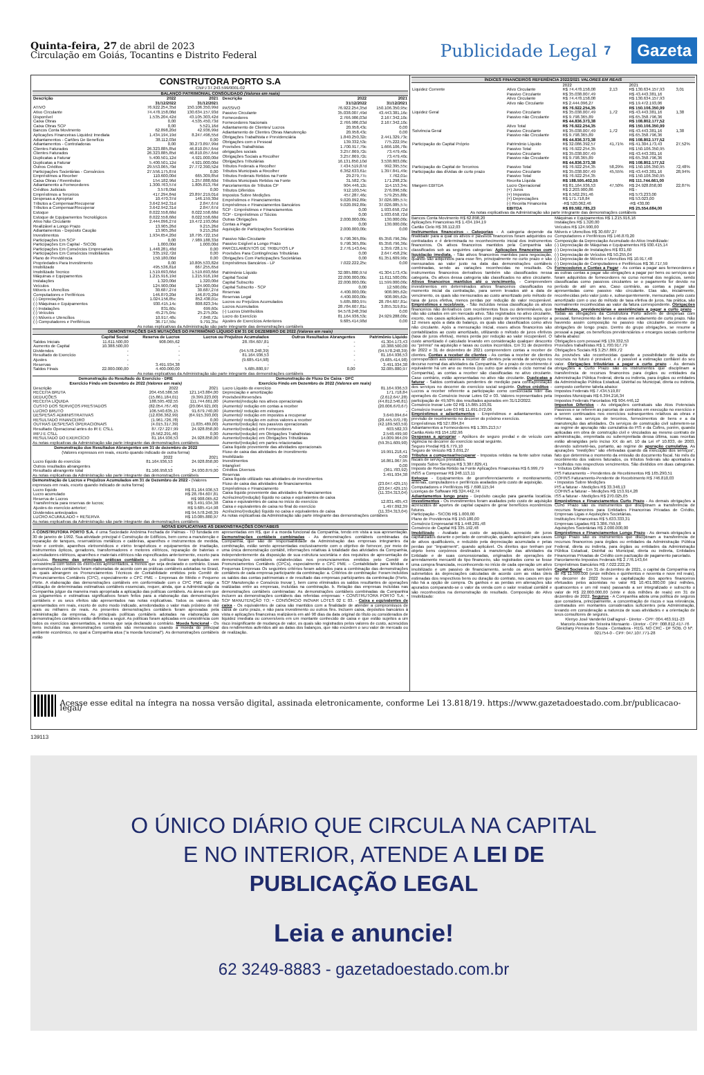Quinta-feira, 27 de abril de 2023
Circulação em Goiás, Tocantins e Distrito Federal
Publicidade Legal 7 Gazeta
CONSTRUTORA PORTO S.A
CNPJ 37.243.599/0001-02
BALANÇO PATRIMONIAL CONSOLIDADO (Valores em reais)
| Descrição | 2022 31/12/2022 | 2021 31/12/2021 |
| --- | --- | --- |
| ATIVO | 76.922.254,35d | 150.106.350,99d |
| Ativo Circulante | 74.478.158,08d | 130.634.157,93d |
| Disponível | 1.535.204,42d | 43.105.303,42d |
| Caixa Obras | 0,00 | 4.535.450,73d |
| Caixa Obras SCP | 0,00 | 5.521,16d |
| Bancos Conta Movimento | 62.898,20d | 42.936,99d |
| Aplicações Financeiras Liquidez Imediata | 1.434.194,19d | 8.247.496,55d |
| Adiantamentos - Cartões De Benefício | 38.112,03d | 0,00 |
| Adiantamentos - Controladoras | 0,00 | 30.273.897,99d |
| Clientes Faturados | 26.323.885,85d | 46.810.057,64d |
| Clientes Faturados | 26.323.885,85d | 46.810.057,64d |
| Duplicatas a Faturar | 5.400.501,12d | 4.921.000,00d |
| Duplicatas a Faturar | 5.400.501,12d | 4.921.000,00d |
| Outros Créditos | 29.553.065,70d | 27.772.390,52d |
| Participações Societárias - Consórcios | 27.556.175,87d | 0,00 |
| Empréstimos a Receber | 110.600,00d | 665.309,85d |
| Caixa Obras / Reembolso | 154.182,96d | 1.257.888,60d |
| Adiantamento a Fornecedores | 1.300.763,57d | 1.805.813,76d |
| Créditos Judiciais | 3.578,09d | 0,00 |
| Empréstimos a Terceiros | 417.294,84d | 23.897.219,01d |
| Despesas a Apropriar | 10.470,37d | 146.159,30d |
| Tributos a Compensar/Recuperar | 3.642.942,31d | 2.847,67d |
| Tributos a Compensar/Recuperar | 3.642.942,31d | 2.847,67d |
| Estoque | 8.022.558,68d | 8.022.558,68d |
| Estoque de Equipamentos Tecnológicos | 8.022.558,68d | 8.022.558,68d |
| Ativo Não Circulante | 2.444.096,27d | 19.472.193,06d |
| Realizável a Longo Prazo | 13.905,26d | 9.215,26d |
| Adiantamentos - Depósito Caução | 13.905,26d | 9.215,26d |
| Investimentos | 1.934.654,20d | 18.795.722,15d |
| Participações Em SCP | 0,00 | 7.989.188,33d |
| Participações Em Capital - SICOB | 1.000,00d | 1.000,00d |
| Participações Em Consórcios Empresariais | 1.448.281,48d | 0,00 |
| Participações Em Consórcios Imobiliários | 335.192,72d | 0,00 |
| Plano de Previdência | 150.180,00d | 0,00 |
| Propriedades Para Investimento | 0,00 | 10.805.533,82d |
| Imobilizado | 495.536,81d | 667.255,65d |
| Imobilizado Tecnico | 1.519.693,66d | 1.519.693,66d |
| Máquinas e Equipamentos | 1.215.916,19d | 1.215.916,19d |
| Instalações | 1.320,00d | 1.320,00d |
| Veículos | 124.900,00d | 124.900,00d |
| Móveis e Utencílios | 30.687,27d | 30.687,27d |
| Computadores e Periféricos | 146.870,20d | 146.870,20d |
| (-) Depreciações | 1.024.156,85c | 852.438,01c |
| (-) Máquinas e Equipamentos | 930.415,14c | 808.823,34c |
| (-) Instalações | 831,60c | 699,60c |
| (-) Veículos | 45.275,04c | 25.275,00c |
| (-) Móveis e Utencílios | 10.917,48c | 7.848,72c |
| (-) Computadores e Periféricos | 36.717,59c | 9.791,35c |
| Descrição | 2022 31/12/2022 | 2021 31/12/2021 |
| --- | --- | --- |
| PASSIVO | 76.922.254,35d | 150.106.350,95c |
| Passivo Circulante | 35.038.007,49d | 43.443.381,16c |
| Fornecedores | 2.766.986,03d | 2.167.342,10c |
| Fornecedores Nacionais | 2.766.986,03d | 2.167.342,10c |
| Adiantamento de Clientes/ Lucros | 20.958,43c | 0,00 |
| Adiantamento de Clientes Obras Manutenção | 20.958,43c | 0,00 |
| Obrigações Trabalhista e Previdenciária | 1.840.250,32c | 2.441.329,73c |
| Obrigações com o Pessoal | 139.332,53c | 775.222,95c |
| Provisões Trabalhistas | 1.700.917,79c | 1.666.106,78c |
| obrigações sociais | 3.257.869,72c | 73.479,40c |
| Obrigações Sociais a Recolher | 3.257.869,72c | 73.479,40c |
| Obrigações Tributárias | 16.131.850,10d | 3.538.803,08c |
| Tributos Federais a Recolher | 7.434.519,87d | 992.395,55c |
| Tributos Municipais a Recolher | 6.362.633,61c | 1.397.841,49c |
| Tributos Federais Retidos na Fonte | 29.279,77c | 7.762,01c |
| Tributos Municipais Retidos na Fonte | 31.582,73c | 171.298,23c |
| Parcelamentos de Tributos CP | 904.446,12c | 114.153,34c |
| Tributos Diferidos | 912.100,54c | 276.096,58c |
| Impostos Sobre Medições | 457.287,46c | 579.255,88c |
| Empréstimos e Financiamentos | 9.020.092,89c | 37.026.085,57c |
| Empréstimos e Financiamentos Bancários | 9.020.092,89c | 37.026.085,57c |
| SCP - Empréstimos e Financiamentos | 0,00 | 1.933.658,72d |
| SCP - Empréstimos c/ Sócios | 0,00 | 1.933.658,72d |
| Outras Obrigações | 2.000.000,00c | 130.000,00c |
| Contas a Pagar | 0,00 | 130.000,00c |
| Aquisição de Participações Societárias | 2.000.000,00c | 0,00 |
| Passivo Não-Circulante | 9.798.365,89c | 65.358.796,36c |
| Passivo Exigível a Longo Prazo | 9.798.365,89c | 65.358.796,36c |
| PARCELAMENTOS DE TRIBUTOS LP | 2.776.143,64c | 1.359.728,17c |
| Provisões Para Contingências Tributárias | 0,00 | 2.647.458,29c |
| Obrigações Com Participações Societárias | 0,00 | 61.351.609,90c |
| Empréstimos Bancários - LP | 7.022.222,25c | 0,00 |
| Patrimônio Líquido | 32.085.880,97d | 41.304.173,43c |
| Capital Social | 22.000.000,00c | 11.611.500,00c |
| Capital Subscrito | 22.000.000,00c | 11.599.000,00c |
| Capital Subscrito - SCP | 0,00 | 12.500,00c |
| Reservas | 4.400.000,00c | 908.065,62c |
| Reservas Legal | 4.400.000,00c | 908.065,62c |
| Lucros ou Prejuízos Acumulados | 5.685.880,97c | 28.784.607,81c |
| Lucros Acumulados | 28.784.607,81c | 3.855.319,81c |
| (-) Lucros Distribuídos | 94.578.248,39d | 0,00 |
| Lucro do Exercício | 81.164.936,53c | 24.929.288,00c |
| Ajustes de Exercícios Anteriores | 9.685.414,98d | 0,00 |
As notas explicativas da Administração são parte integrante das demonstrações contábeis
DEMONSTRAÇÕES DAS MUTAÇÕES DO PATRIMÔNIO LÍQUIDO EM 31 DE DEZEMBRO DE 2022 (Valores em reais)
| | Capital Social | Reserva de Lucros | Lucros ou Prejuízos Acumulados | Outros Resultados Abrangentes | Patrimônio Líquido |
| --- | --- | --- | --- | --- | --- |
| Saldos Iniciais | 11.611.500,00 | 908.065,62 | 28.784.607,81 | - | 41.304.173,43 |
| Aumento de Capital | 10.388.500,00 | - | - | - | 10.388.500,00 |
| Dividendos | - | - | (94.578.248,39) | - | (94.578.248,39) |
| Resultado do Exercício | - | - | 81.164.936,53 | - | 81.164.936,53 |
| Ajustes | - | - | (9.685.414,98) | - | (9.685.414,98) |
| Reservas | - | 3.491.934,38 | - | - | 3.491.934,38 |
| Saldos Finais | 22.000.000,00 | 4.400.000,00 | 5.685.880,97 | 0,00 | 32.085.880,97 |
As notas explicativas da Administração são parte integrante das demonstrações contábeis
Demonstração do Resultado do Exercício - DRE
Exercício Findo em Dezembro de 2022 (Valores em reais)
| Descrição | 2022 | 2021 |
| RECEITA BRUTA | 204.456.586,56 | 121.143.884,00 |
| DEDUÇÕES | (15.861.184,01) | (9.399.223,00) |
| RECEITA LÍQUIDA | 188.595.402,55 | 111.744.661,00 |
| CUSTO DOS SERVIÇOS PRESTADOS | (82.054.767,40) | (20.064.921,00) |
| LUCRO BRUTO | 106.540.635,15 | 91.679.740,00 |
| DESPESAS ADMINISTRATIVAS | (12.836.362,99) | (64.915.393,00) |
| RESULTADO FINANCEIRO | (1.961.726,78) | 0,00 |
| OUTRAS DESPESAS OPERACIONAIS | (4.015.317,39) | (1.835.489,00) |
| Resultado Operacional antes do IR E CSLL | 87.727.227,99 | 24.928.858,00 |
| IRPJ E CSLL | (6.562.291,46) | 0,00 |
| RESULTADO DO EXERCÍCIO | 81.164.936,53 | 24.928.858,00 |
As notas explicativas da Administração são parte integrante das demonstrações contábeis
Demonstração dos Resultados Abrangentes em 31 de dezembro de 2022
(Valores expressos em reais, exceto quando indicado de outra forma)
| | 2022 | 2021 |
| Lucro líquido do exercício | 81.164.936,53 | 24.928.858,00 |
| Outros resultados abrangentes | - | - |
| Resultado abrangente total | 81.166.958,53 | 24.930.879,00 |
As notas explicativas da Administração são parte integrante das demonstrações contábeis
Demonstração de Lucros e Prejuízos Acumulados em 31 de Dezembro de 2022 - (Valores expressos em reais, exceto quando indicado de outra forma)
| Lucro líquido | R$ 81.164.936,53 |
| Lucro acumulado | R$ 28.784.607,81 |
| Reserva de Lucros | R$ 908.065,62 |
| Transferência para reservas de lucros; | R$ 3.491.934,38 |
| Ajustes do exercício anterior; | R$ 9.685.414,98 |
| Dividendos antecipados | R$ 94.578.248,39 |
| LUCRO ACUMULADO + RESERVA | R$ 10.085.880,97 |
As notas explicativas da Administração são parte integrante das demonstrações contábeis
Demonstração de Fluxo De Caixa - DFC
Exercício Findo em Dezembro de 2022 (Valores em reais)
| Lucro Líquido do exercício | 81.164.936,53 |
| Depreciação e amortização | 171.718,84 |
| Provisões\Reversões | (2.612.647,28) |
| (Aumento)/redução nos ativos operacionais | (44.812.546,81) |
| (Aumento)/ redução em contas a receber | (20.006.670,67) |
| (Aumento)/ redução em estoques | - |
| (Aumento)/ redução em impostos a recuperar | 3.640.094,64 |
| (Aumento)/ redução em outros valores a receber | (28.445.970,78) |
| Aumento/(redução) nos passivos operacionais | (42.189.563,59) |
| Aumento/(redução) em Fornecedores | 603.582,33 |
| Aumento/(redução) em Obrigações Trabalhistas | 2.548.499,90 |
| Aumento/(redução) em Obrigações Tributárias | 14.009.964,09 |
| Aumento/(redução) em partes relacionadas | (59.351.609,90) |
| Caixa líquido proveniente das atividades operacionais | |
| Fluxo de caixa das atividades de investimento | 19.991.218,41 |
| Imobilizado | 0,00 |
| Investimentos | 16.861.067,95 |
| Intangível | 0,00 |
| Créditos Diversos | (361.783,92) |
| Reservas | 3.491.934,38 |
| Caixa líquido utilizado nas atividades de investimentos | |
| Fluxo de caixa das atividades de financiamentos | (23.047.429,15) |
| Empréstimos e Financiamento | (23.047.429,15) |
| Caixa líquido proveniente das atividades de financiamentos | (11.334.313,04) |
| Acréscimo/(redução) líquido no caixa e equivalentes de caixa | |
| Caixa e equivalentes de caixa no início do exercício | 12.831.405,43 |
| Caixa e equivalentes de caixa no final do exercício | 1.497.092,39 |
| Acréscimo/(redução) líquido no caixa e equivalentes de caixa | (11.334.313,04) |
As notas explicativas da Administração são parte integrante das demonstrações contábeis
NOTAS EXPLICATIVAS ÀS DEMONSTRAÇÕES CONTÁBEIS
A CONSTRUTORA PORTO S.A. é uma Sociedade Anônima Fechada de Palmas - TO fundada em 30 de janeiro de 1992. Sua atividade principal é Construção de Edifícios, bem como a manutenção e reparação de tanques, reservatórios metálicos e caldeiras, aparelhos e instrumentos de medida, teste e controle, aparelhos eletromédicos e eletro terapêuticos e equipamentos de irradiação, instrumentos ópticos, geradores, transformadores e motores elétricos, reparação de baterias e acumuladores elétricos, aparelhos e materiais elétricos não especificados anteriormente, exceto para veículos. Resumo das principais práticas contábeis - As políticas foram aplicadas em consistência com todos os exercícios apresentados, a menos que seja declarado o contrário. Essas demonstrações contábeis foram elaboradas de acordo com as práticas contábeis adotadas no Brasil, as quais abrangem os Pronunciamentos Técnicos de Contabilidade emitidos pelo Comitê de Pronunciamentos Contábeis (CPC), especialmente o CPC PME – Empresas de Médio e Pequeno Porte. A elaboração das demonstrações contábeis em conformidade com o CPC PME exige a utilização de determinadas estimativas contábeis essenciais, requer, ainda, que a Administração da Companhia julgue da maneira mais apropriada a aplicação das políticas contábeis. As áreas em que os julgamentos e estimativas significativos foram feitos para a elaboração das demonstrações contábeis e os seus efeitos são apresentados nas notas explicativas. Todos os valores são apresentados em reais, exceto de outro modo indicado, arredondados o valor mais próximo de mil reais ou milhares de reais. As presentes demonstrações contábeis foram aprovadas pela administração da empresa. As principais políticas contábeis adotadas na elaboração das demonstrações contábeis estão definidas a seguir. As políticas foram aplicadas em consistência com todos os exercícios apresentados, a menos que seja declarado o contrário. Moeda funcional - Os itens incluídos nas demonstrações contábeis são mensurados usando a moeda do principal ambiente econômico, no qual a Companhia atua ("a moeda funcional"). As demonstrações contábeis estão
apresentadas em R$, que é a moeda funcional da Companhia, tendo em vista a sua apresentação. Demonstrações contábeis combinadas - As demonstrações contábeis combinadas da Companhia, que são de responsabilidade da Administração das empresas integrantes da combinação, estão sendo apresentadas exclusivamente com o objetivo de fornecer, por meio de uma única demonstração contábil, informações relativas à totalidade das atividades da Companhia, independentemente da disposição de sua estrutura societária e dos requisitos de apresentação de demonstrações contábeis estabelecidas nos pronunciamentos emitidos pelo Comitê de Pronunciamentos Contábeis (CPCs), especialmente o CPC PME – Contabilidade para Médias e Pequenas Empresas Os seguintes critérios foram adotados para a combinação das demonstrações contábeis de cada empresa participante da combinação: a. Critérios de combinação: Foram incluídos os saldos das contas patrimoniais e de resultado das empresas participantes da combinação (Porto, SCP Manutenção e Consórcio Inovar ), bem como eliminados os saldos resultantes de operações realizadas entre as empresas, incluídas na combinação. b. Relação das empresas incluídas nas demonstrações contábeis combinadas: As demonstrações contábeis combinadas da Companhia incluem as demonstrações contábeis das referidas empresas: • CONSTRUTORA PORTO S.A; • SCP MANUTENÇÃO TO; • CONSÓRCIO INOVAR LOTES 02 E 03. - Caixa e equivalentes de caixa - Os equivalentes de caixa são mantidos com a finalidade de atender a compromissos de caixa de curto prazo, e não para investimento ou outros fins. Incluem caixa, depósitos bancários à vista e aplicações financeiras realizáveis em até 90 dias da data original do título ou considerados de liquidez imediata ou conversíveis em um montante conhecido de caixa e que estão sujeitos a um risco insignificante de mudança de valor, os quais são registrados pelos valores de custo, acrescidos dos rendimentos auferidos até as datas dos balanços, que não excedem o seu valor de mercado ou de realização.
ÍNDICES FINANCEIROS REFERÊNCIA 2022/2021 VALORES EM REAIS
| | | 2022 | | 2021 | |
| Liquidez Corrente | Ativo Circulante Passivo Circulante Ativo Circulante Ativo não Circulante | R$ 74.478.158,08 R$ 35.038.007,49 R$ 74.478.158,08 R$ 2.444.096,27 R$ 76.922.254,35 | 2,13 | R$ 130.634.157,93 R$ 43.443.381,16 R$ 130.634.157,93 R$ 19.472.193,06 R$ 150.106.350,99 | 3,01 |
| Liquidez Geral | Passivo Circulante Passivo não Circulante Ativo Total | R$ 35.038.007,49 R$ 9.798.365,89 R$ 44.836.373,38 R$ 76.922.254,35 | 1,72 | R$ 43.443.381,16 R$ 65.358.796,36 R$ 108.802.177,52 R$ 150.106.350,99 | 1,38 |
| Solvência Geral | Passivo Circulante Passivo não Circulante | R$ 35.038.007,49 R$ 9.798.365,89 R$ 44.836.373,38 | 1,72 | R$ 43.443.381,16 R$ 65.358.796,36 R$ 108.802.177,52 | 1,38 |
| Participação do Capital Próprio | Patrimônio Líquido Passivo Total Passivo Circulante Passivo não Circulante | R$ 32.086.392,57 R$ 76.922.254,35 R$ 35.038.007,49 R$ 9.798.365,89 R$ 44.836.373,38 | 41,71% | R$ 41.304.173,43 R$ 150.106.350,95 R$ 43.443.381,16 R$ 65.358.796,36 R$ 108.802.177,52 | 27,52% |
| Participação do Capital de Terceiros | Passivo Total | R$ 76.922.254,35 | 58,29% | R$ 150.106.350,95 | 72,48% |
| Participação das dívidas de curto prazo | Passivo Circulante Passivo Total Receita Líquida | R$ 35.038.007,49 R$ 76.922.254,35 R$ 188.595.402,55 | 45,55% | R$ 43.443.381,16 R$ 150.106.350,95 R$ 111.744.661,00 | 28,94% |
| Margem EBITDA | Lucro Operacional (+) Juros (+) Impostos (+) Depreciações (-) Receita Financeira EBITDA | R$ 81.164.936,53 R$ 2.203.900,86 R$ 6.562.291,46 R$ 171.718,84 -R$ 520.062,46 R$ 89.582.785,23 | 47,50% | R$ 24.928.858,00 R$ - R$ 573.233,00 R$ 53.023,00 -R$ 430,00 R$ 25.554.684,00 | 22,87% |
As notas explicativas da Administração são parte integrante das demonstrações contábeis
Bancos Conta Movimento R$ 62.898,20
Aplicações Financeiras R$ 1.434.194,19
Cartão Cielo R$ 38.112,03
Instrumentos financeiros - Categorias - A categoria depende da finalidade para a qual os ativos e passivos financeiros foram adquiridos ou contratados e é determinada no reconhecimento inicial dos instrumentos financeiros. Os ativos financeiros mantidos pela Companhia são classificados sob as seguintes categorias: Aplicações financeiras com liquidação imediata. - São ativos financeiros mantidos para negociação, quando são adquiridos para esse fim, principalmente no curto prazo e são mensurados ao valor justo na data das demonstrações contábeis combinadas, sendo as variações reconhecidas no resultado. Os instrumentos financeiros derivativos também são classificados nessa categoria. Os ativos dessa categoria são classificados no ativo circulante. Ativos financeiros mantidos até o vencimento. - Compreendem investimentos em determinados ativos financeiros classificados no momento inicial da contratação, para serem levados até a data de vencimento, os quais são mensurados ao custo amortizado pelo método de taxa de juros efetiva, menos perdas por redução do valor recuperável. Empréstimos e recebíveis. - São incluídos nessa classificação os ativos financeiros não derivativos com recebimentos fixos ou determináveis, que não são cotados em um mercado ativo. São registrados no ativo circulante, exceto, nos casos aplicáveis, aqueles com prazo de vencimento superior a 12 meses após a data do balanço, os quais são classificados como ativo não circulante. Após a mensuração inicial, esses ativos financeiros são contabilizados ao custo amortizado, utilizando o método de juros efetivos (taxa de juros efetiva), menos perda por redução ao valor recuperável. O custo amortizado é calculado levando em consideração qualquer desconto ou "prêmio" na aquisição e taxas ou custos incorridos. Em 31 de dezembro de 2022 e 31 de dezembro de 2021 compreendem contas a receber de clientes. Contas a receber de clientes - As contas a receber de clientes correspondem aos valores a receber de clientes pela venda de serviços no decurso normal das atividades da Companhia. Se o prazo de recebimento é equivalente há um ano ou menos (ou outro que atenda o ciclo normal da Companhia), as contas a receber são classificadas no ativo circulante. Caso contrário, estão apresentadas no ativo não circulante. Duplicatas a faturar - Saldos contratuais pendentes de medição para contraprestação dos serviços no decorrer do exercício social seguinte. Outros créditos - Lucros a receber referente a participação como consorciada líder das operações do Consórcio Inovar Lotes 02 e 03. Valores representados pela participação de 49,50% dos resultados apurados em 31/12/2022.
Consórcio Inovar Lote 02 R$ 15.865.103,81
Consórcio Inovar Lote 03 R$ 11.691.072,06
Empréstimos e adiantamentos - Empréstimos e adiantamentos com previsão de recebimento no decorrer do próximo exercício.
Empréstimos R$ 527.894,84
Adiantamentos a Fornecedores R$ 1.305.213,57
Cartão Alelo R$ 154.182,96
Despesas a apropriar - Apólices de seguro predial e de veículo com vigência no decorrer do exercício social seguinte.
Seguro Predial R$ 6.779,10
Seguro de Veículo R$ 3.691,27
Tributos a compensar/recuparar - Impostos retidos na fonte sobre notas fiscais de serviços prestados.
Imposto Sobre Serviços R$ 3.387.829,41
Imposto de Renda Retido na Fonte Aplicações Financeiras R$ 6.999,79
INSS a Compensar R$ 248.113,11
Estoque - Equipamentos de georreferenciamento e monitoramento, antenas, computadores e periféricos avaliados pelo custo de aquisição.
Computadores e Periféricos R$ 7.698.115,94
Licenças de Software R$ 324.442,74
Adiantamentos longo prazo - Depósito caução para garantia locatícia. Investimentos - Os investimentos foram avaliados pelo custo de aquisição acrescidos de aportes de capital capazes de gerar benefícios econômicos futuros.
Participação - SICOB R$ 1.000,00
Plano de Providencia R$ 150.180,00
Consórcio Empresarial R$ 1.448.281,48
Consórcio de Capital R$ 335.192,48
Imobilizado - Avaliado ao custo de aquisição, acrescido de juros capitalizados durante o período de construção, quando aplicável para casos de ativos qualificáveis, e reduzido pela depreciação acumulada e pelas perdas por "impairment", quando aplicável. Os direitos que tenham por objeto bens corpóreos destinados à manutenção das atividades da Entidade e de suas concessionadas, originados de operações de arrendamento mercantil do tipo financeiro, são registrados como se fosse uma compra financiada, reconhecendo no início de cada operação um ativo imobilizado e um passivo de financiamento, sendo os ativos também submetidos às depreciações calculadas de acordo com as vidas úteis estimadas dos respectivos bens ou duração do contrato, nos casos em que não há a opção de compra. Os ganhos e as perdas em alienações são apurados comparando-se o valor da venda com o valor residual contábil e são reconhecidos na demonstração do resultado. Composição do Ativo Imobilizado:
Máquinas e Equipamentos R$ 1.215.916,16
Instalações R$ 1.320,00
Veículos R$ 124.900,00
Móveis e Utencílios R$ 30.687,27
Computadores e Periféricos R$ 146.870,20
Composição da Depreciação Acumulado do Ativo Imobilizado:
(-) Depreciação de Máquinas e Equipamentos R$ 930.415,14
(-) Depreciação de Instalações R$ 831,60
(-) Depreciação de Veículos R$ 50.255,04
(-) Depreciação de Móveis e Utencílios R$ 10.917,48
(-) Depreciação de Computadores e Periféricos R$ 36.717,59
Fornecedores e Contas a Pagar - As contas a pagar aos fornecedores e as outras contas a pagar são obrigações a pagar por bens ou serviços que foram adquiridos de fornecedores no curso normal dos negócios, sendo classificadas como passivos circulantes se o pagamento for devido no período de até um ano. Caso contrário, as contas a pagar são apresentadas como passivo não circulante. Elas são, inicialmente, reconhecidas pelo valor justo e, subsequentemente, mensuradas pelo custo amortizado com o uso do método de taxa efetiva de juros. Na prática, são normalmente reconhecidas ao valor da fatura correspondente. Obrigações trabalhistas, previdenciárias e assistênciais a pagar a curto prazo - Todas as obrigações da Construtora Porto advêm de despesas com pessoal, fornecimento de bens e obras em andamento de curto prazo. Não havendo assim composição no passivo não circulante decorrente de obrigações de longo prazo. Dentro do grupo obrigações, se resume a pessoal a pagar, os benefícios previdenciários e encargos sociais conforme tabela abaixo:
Obrigações com pessoal R$ 139.332,53
Provisões trabalhistas R$ 1.700.917,79
Obrigações Sociais R$ 3.257.869,72
As provisões são reconhecidas quando a possibilidade de saída de recursos no futuro é provável, e é possível a estimação confiável do seu valor. Obrigações tributárias a pagar a curto prazo - As demais obrigações a Curto Prazo são os instrumentos que disciplinam a transferência de recursos financeiros para órgãos ou entidades da Administração Pública Federal, direta ou indireta, para órgãos ou entidades da Administração Pública Estadual, Distrital ou Municipal, direta ou indireta, composto conforme tabela abaixo:
Impostos Federais R$ 7.434.519,87
Impostos Municipais R$ 6.394.216,34
Impostos Federais Parcelados R$ 904.446,12
Impostos Diferidos - As obrigações contratuais são Atos Potenciais Passivos e se referem as parcelas de contratos em execução no exercício e a serem continuados nos exercícios subsequentes relativos as obras e reformas, aos serviços de terceiros, fornecimentos de bens e a da manutenção das atividades. Os serviços de construção civil submetem-se ao regime de apuração não cumulativa do PIS e da Cofins, porém, quando aplicadas em obra de construção civil e vinculados ao mesmo contrato de administração, empreitada ou subempreitada dessa última, suas receitas estão abrangidas pelo inciso XX do art. 10 da Lei nº 10.833, de 2003, devendo submetê-las, portanto, ao regime de apuração cumulativa. As apurações "medições" são efetivadas quando da execução dos serviços", fato que determina o momento da emissão do documento fiscal. No mês do recebimento dos valores faturados, os tributos federais são apontados e recolhidos nos respectivos vencimentos. São divididos em duas categorias. • Tributos Diferidos
PIS Faturamento – Pendentes de Recebimentos R$ 165.290,51
COFINS Faturamento-Pendente de Recebimento R$ 746.810,03
• Impostos Sobre Medições
PIS a faturar - Medições R$ 33.348,13
COFINS a faturar – Medições R$ 153.914,28
ISS a faturar - Medições R$ 270.025,05
Empréstimos e Financiamentos Curto Prazo - As demais obrigações a Curto Prazo são os instrumentos que disciplinam a transferência de recursos financeiros para Entidades Financeiras Privadas de Crédito, Empresas Ligas e Aquisições Societárias.
Instituições Financeiras R$ 5.633.333,31
Empresas Ligadas R$ 3.386.759,58
Aquisições Societárias R$ 2.000.000,00
Empréstimos e Financiamentos Longo Prazo - As demais obrigações a Longo Prazo são os instrumentos que disciplinam a transferência de recursos financeiros para órgãos ou entidades da Administração Pública Federal, direta ou indireta, para órgãos ou entidades da Administração Pública Estadual, Distrital ou Municipal, direta ou indireta, Entidades Financeiras Privadas de Crédito com pactuação de pagamento parcelado.
Parcelamento Impostos Federais R$ 2.776.143,64
Empréstimos Bancários R$ 7.022.222,25
Capital Social - Em 31 de dezembro de 2021, o capital da Companhia era de R$ 11.599.000 (onze milhões e quinhentos e noventa e nove mil reais), no decorrer de 2022 houve a capitalização dos aportes financeiros efetuados pelos acionistas no valor R$ 10.401.000,00 (dez milhões, quatrocentos e um mil reais) passando a ser integralizado e subscrito o valor de R$ 22.000.000,00 (vinte e dois milhões de reais) em 31 de dezembro de 2022. Seguros - A Companhia adota uma política de seguros que considera, principalmente, a concentração de riscos e sua relevância, contratados em montantes considerados suficientes pela Administração, levando em consideração a natureza de suas atividades e a orientação de seus consultores de seguros.
Klenyo José Vanderlei Dall'agnol - Diretor - CPF: 004.463.911-23
Marcelo Alexandre Teixeira Monsanto - Diretor - CPF: 008.812.417-76
Gleicilany Pereira de Souza - Contadora - REG. NO CRC - DF SOB. O Nº. 021754-0 - CPF: 047.107.771-28
Acesse esse edital na íntegra na nossa versão digital, assinada eletronicamente, conforme Lei 13.818/19. https://www.gazetadoestado.com.br/publicacao-legal/
139113
O ÚNICO DIÁRIO QUE CIRCULA NA CAPITAL
E NO INTERIOR, ATENDE A LEI DE
PUBLICAÇÃO LEGAL
Leia e anuncie!
62 3249-8883 - gazetadoestado.com.br